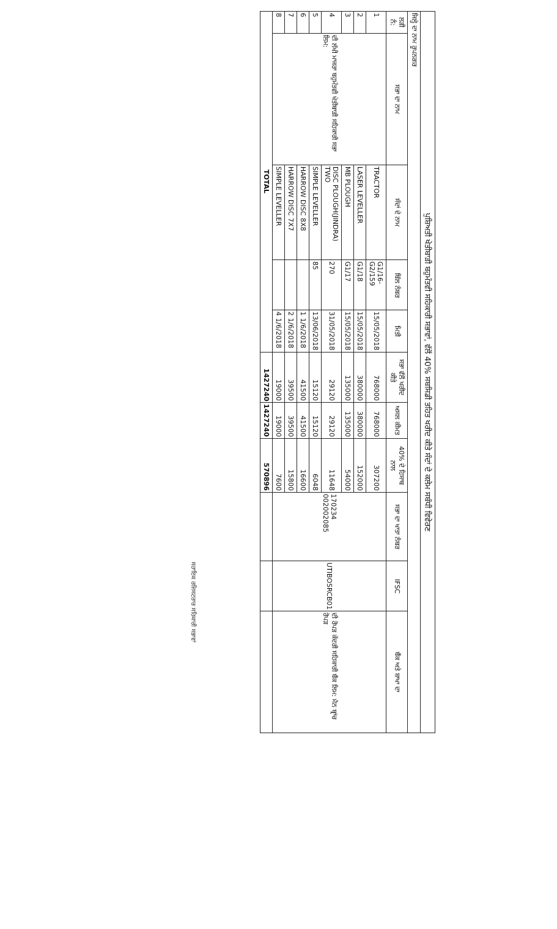| ਪੁਸ਼ਿਅਤੀ ਖੇਤੀਬਾੜੀ ਬਹੁਮੰਤਵੀ ਸਹਿਕਾਰੀ ਸਭਾਵਾਂ, ਵੱਲੋਂ 40% ਸਬਸਿਡੀ ਤਹਿਤ ਖਰੀਦ ਕੀਤੇ ਸੰਦਾਂ ਦੇ ਕਲੇਮ ਸਬੰਧੀ ਵਿਵੇਰਣ | | | | | | | | | | |
| --- | --- | --- | --- | --- | --- | --- | --- | --- | --- | --- |
| ਜਿਲ੍ਹੇ ਦਾ ਨਾਮ ਰੂਪਨਗਰ | | | | | | | | | | |
| ਲੜੀ ਨੰ: | ਸਭਾ ਦਾ ਨਾਮ | ਸੰਦਾਂ ਦੇ ਨਾਮ | ਬਿੱਲ ਨੰਬਰ | ਮਿਤੀ | ਸਭਾ ਵੱਲੋਂ ਖਰੀਦ ਕੀਤੇ | ਅਸਲ ਕੀਮਤ | 40% ਦੇ ਹਿਸਾਬ ਨਾਲ | ਸਭਾ ਦਾ ਖਾਤਾ ਨੰਬਰ | IFSC | ਬੈਂਕ ਅਤੇ ਸ਼ਾਖਾ ਦਾ |
| 1 | ਦੀ ਲੱਖੀ ਮਾਜਰਾ ਬਹੁਮੰਤਵੀ ਖੇਤੀਬਾੜੀ ਸਹਿਕਾਰੀ ਸਭਾ ਲਿਮ: | TRACTOR | G1/16-G2/159 | 15/05/2018 | 768000 | 768000 | 307200 | 170234 002002085 | UTIBOSRCB01 | ਦੀ ਰੋਪੜ ਕੇਂਦਰੀ ਸਹਿਕਾਰੀ ਬੈਂਕ ਲਿਮ: ਮੈਨ ਬ੍ਰਾਂਚ ਰੋਪੜ |
| 2 | | LASER LEVELLER | G1/18 | 15/05/2018 | 380000 | 380000 | 152000 | | | |
| 3 | | MB PLOUGH | G1/17 | 15/05/2018 | 135000 | 135000 | 54000 | | | |
| 4 | | DISC PLOUGH(JINDRA) TWO | 270 | 31/05/2018 | 29120 | 29120 | 11648 | | | |
| 5 | | SIMPLE LEVELLER | 85 | 13/06/2018 | 15120 | 15120 | 6048 | | | |
| 6 | | HARROW DISC 8X8 | | 1 1/6/2018 | 41500 | 41500 | 16600 | | | |
| 7 | | HARROW DISC 7X7 | | 2 1/6/2018 | 39500 | 39500 | 15800 | | | |
| 8 | | SIMPLE LEVELLER | | 4 1/6/2018 | 19000 | 19000 | 7600 | | | |
| TOTAL | | | | | 1427240 | 1427240 | 570896 | | | |
ਸਹਾਇਕ ਰਜਿਸਟਰਾਰ ਸਹਿਕਾਰੀ ਸਭਾਵਾਂ